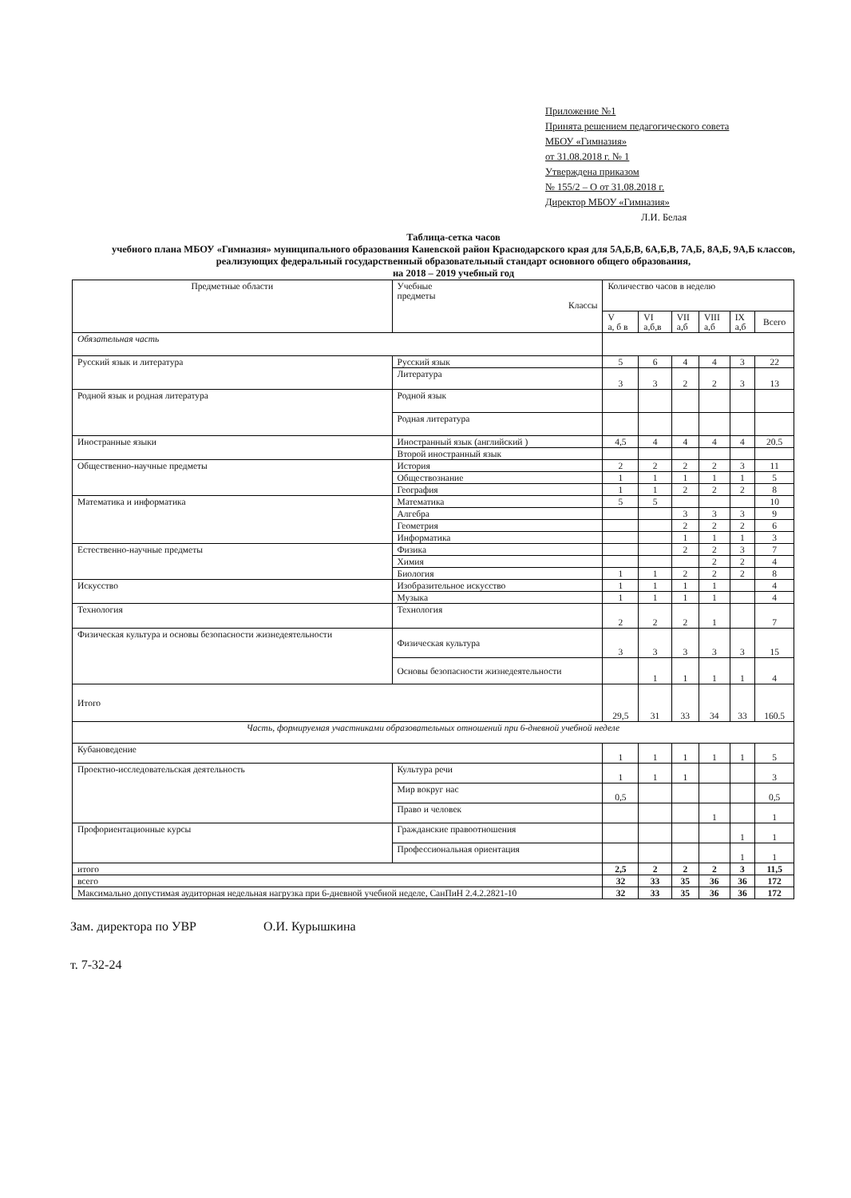Приложение №1
Принята решением педагогического совета
МБОУ «Гимназия»
от 31.08.2018 г. № 1
Утверждена приказом
№ 155/2 – О от 31.08.2018 г.
Директор МБОУ «Гимназия»
Л.И. Белая
Таблица-сетка часов
учебного плана МБОУ «Гимназия» муниципального образования Каневской район Краснодарского края для 5А,Б,В, 6А,Б,В, 7А,Б, 8А,Б, 9А,Б классов, реализующих федеральный государственный образовательный стандарт основного общего образования,
на 2018 – 2019 учебный год
| Предметные области | | Учебные предметы Классы | Количество часов в неделю | | | | | |
| --- | --- | --- | --- | --- | --- | --- | --- | --- |
| | | | V а, б в | VI а,б,в | VII а,б | VIII а,б | IX а,б | Всего |
| Обязательная часть | | | | | | | | |
| Русский язык и литература | | Русский язык | 5 | 6 | 4 | 4 | 3 | 22 |
| | | Литература | 3 | 3 | 2 | 2 | 3 | 13 |
| Родной язык и родная литература | | Родной язык | | | | | | |
| | | Родная литература | | | | | | |
| Иностранные языки | | Иностранный язык (английский ) | 4,5 | 4 | 4 | 4 | 4 | 20.5 |
| | | Второй иностранный язык | | | | | | |
| Общественно-научные предметы | | История | 2 | 2 | 2 | 2 | 3 | 11 |
| | | Обществознание | 1 | 1 | 1 | 1 | 1 | 5 |
| | | География | 1 | 1 | 2 | 2 | 2 | 8 |
| Математика и информатика | | Математика | 5 | 5 | | | | 10 |
| | | Алгебра | | | 3 | 3 | 3 | 9 |
| | | Геометрия | | | 2 | 2 | 2 | 6 |
| | | Информатика | | | 1 | 1 | 1 | 3 |
| Естественно-научные предметы | | Физика | | | 2 | 2 | 3 | 7 |
| | | Химия | | | | 2 | 2 | 4 |
| | | Биология | 1 | 1 | 2 | 2 | 2 | 8 |
| Искусство | | Изобразительное искусство | 1 | 1 | 1 | 1 | | 4 |
| | | Музыка | 1 | 1 | 1 | 1 | | 4 |
| Технология | | Технология | 2 | 2 | 2 | 1 | | 7 |
| Физическая культура и основы безопасности жизнедеятельности | | Физическая культура | 3 | 3 | 3 | 3 | 3 | 15 |
| | | Основы безопасности жизнедеятельности | | 1 | 1 | 1 | 1 | 4 |
| Итого | | | 29,5 | 31 | 33 | 34 | 33 | 160.5 |
| Часть, формируемая участниками образовательных отношений при 6-дневной учебной неделе | | | | | | | | |
| Кубановедение | | | 1 | 1 | 1 | 1 | 1 | 5 |
| Проектно-исследовательская деятельность | Культура речи | | 1 | 1 | 1 | | | 3 |
| | Мир вокруг нас | | 0,5 | | | | | 0,5 |
| | Право и человек | | | | | 1 | | 1 |
| Профориентационные курсы | Гражданские правоотношения | | | | | | 1 | 1 |
| | Профессиональная ориентация | | | | | | 1 | 1 |
| итого | | | 2,5 | 2 | 2 | 2 | 3 | 11,5 |
| всего | | | 32 | 33 | 35 | 36 | 36 | 172 |
| Максимально допустимая аудиторная недельная нагрузка при 6-дневной учебной неделе, СанПиН 2.4.2.2821-10 | | | 32 | 33 | 35 | 36 | 36 | 172 |
Зам. директора по УВР О.И. Курышкина
т. 7-32-24